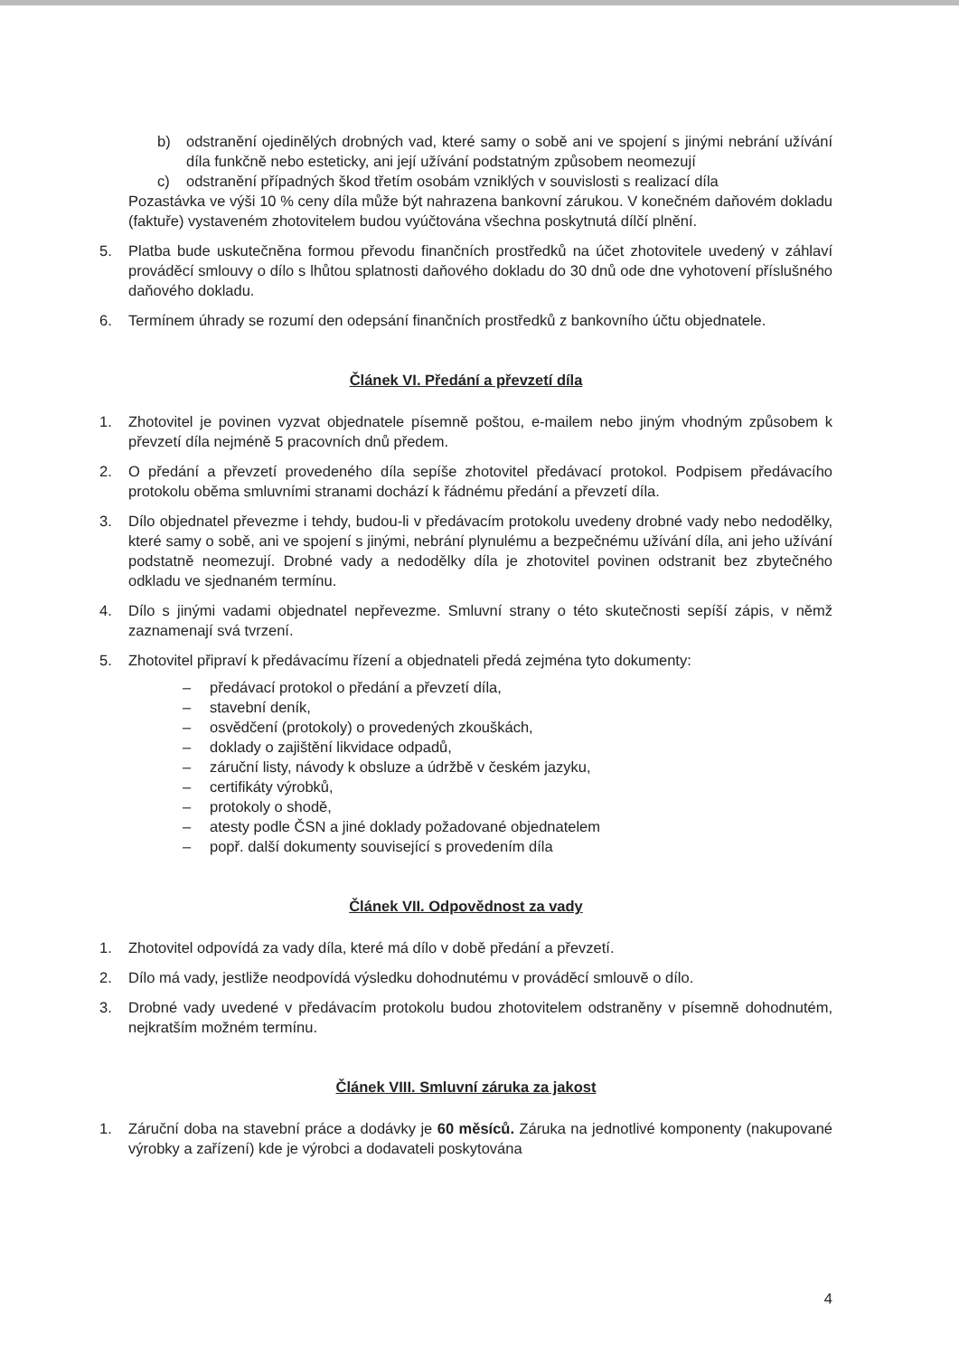b) odstranění ojedinělých drobných vad, které samy o sobě ani ve spojení s jinými nebrání užívání díla funkčně nebo esteticky, ani její užívání podstatným způsobem neomezují
c) odstranění případných škod třetím osobám vzniklých v souvislosti s realizací díla
Pozastávka ve výši 10 % ceny díla může být nahrazena bankovní zárukou. V konečném daňovém dokladu (faktuře) vystaveném zhotovitelem budou vyúčtována všechna poskytnutá dílčí plnění.
5. Platba bude uskutečněna formou převodu finančních prostředků na účet zhotovitele uvedený v záhlaví prováděcí smlouvy o dílo s lhůtou splatnosti daňového dokladu do 30 dnů ode dne vyhotovení příslušného daňového dokladu.
6. Termínem úhrady se rozumí den odepsání finančních prostředků z bankovního účtu objednatele.
Článek VI. Předání a převzetí díla
1. Zhotovitel je povinen vyzvat objednatele písemně poštou, e-mailem nebo jiným vhodným způsobem k převzetí díla nejméně 5 pracovních dnů předem.
2. O předání a převzetí provedeného díla sepíše zhotovitel předávací protokol. Podpisem předávacího protokolu oběma smluvními stranami dochází k řádnému předání a převzetí díla.
3. Dílo objednatel převezme i tehdy, budou-li v předávacím protokolu uvedeny drobné vady nebo nedodělky, které samy o sobě, ani ve spojení s jinými, nebrání plynulému a bezpečnému užívání díla, ani jeho užívání podstatně neomezují. Drobné vady a nedodělky díla je zhotovitel povinen odstranit bez zbytečného odkladu ve sjednaném termínu.
4. Dílo s jinými vadami objednatel nepřevezme. Smluvní strany o této skutečnosti sepíší zápis, v němž zaznamenají svá tvrzení.
5. Zhotovitel připraví k předávacímu řízení a objednateli předá zejména tyto dokumenty:
– předávací protokol o předání a převzetí díla,
– stavební deník,
– osvědčení (protokoly) o provedených zkouškách,
– doklady o zajištění likvidace odpadů,
– záruční listy, návody k obsluze a údržbě v českém jazyku,
– certifikáty výrobků,
– protokoly o shodě,
– atesty podle ČSN a jiné doklady požadované objednatelem
– popř. další dokumenty související s provedením díla
Článek VII. Odpovědnost za vady
1. Zhotovitel odpovídá za vady díla, které má dílo v době předání a převzetí.
2. Dílo má vady, jestliže neodpovídá výsledku dohodnutému v prováděcí smlouvě o dílo.
3. Drobné vady uvedené v předávacím protokolu budou zhotovitelem odstraněny v písemně dohodnutém, nejkratším možném termínu.
Článek VIII. Smluvní záruka za jakost
1. Záruční doba na stavební práce a dodávky je 60 měsíců. Záruka na jednotlivé komponenty (nakupované výrobky a zařízení) kde je výrobci a dodavateli poskytována
4